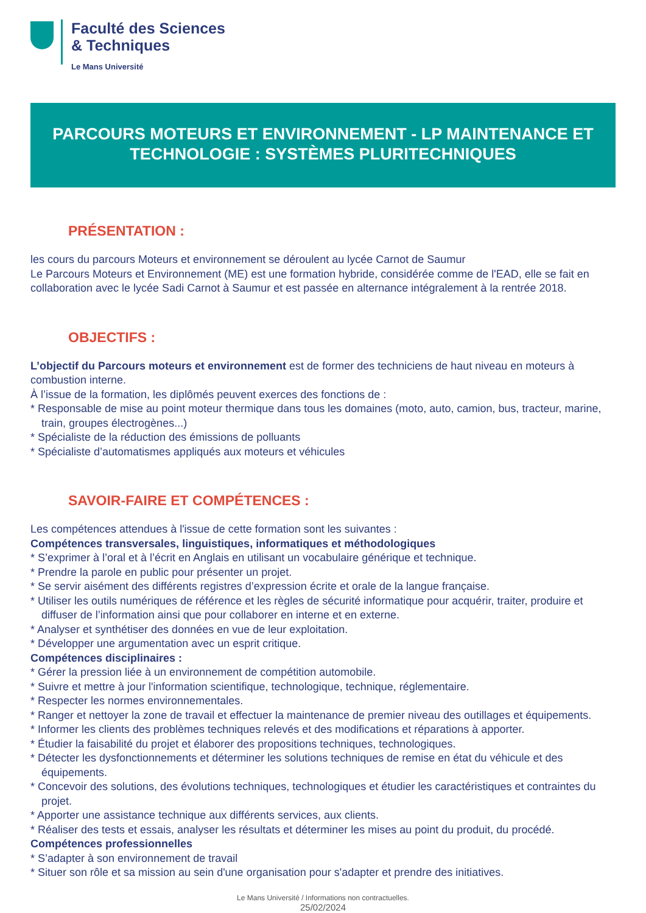Faculté des Sciences
& Techniques
Le Mans Université
PARCOURS MOTEURS ET ENVIRONNEMENT - LP MAINTENANCE ET TECHNOLOGIE : SYSTÈMES PLURITECHNIQUES
PRÉSENTATION :
les cours du parcours Moteurs et environnement se déroulent au lycée Carnot de Saumur
Le Parcours Moteurs et Environnement (ME) est une formation hybride, considérée comme de l'EAD, elle se fait en collaboration avec le lycée Sadi Carnot à Saumur et est passée en alternance intégralement à la rentrée 2018.
OBJECTIFS :
L’objectif du Parcours moteurs et environnement est de former des techniciens de haut niveau en moteurs à combustion interne.
À l’issue de la formation, les diplômés peuvent exerces des fonctions de :
* Responsable de mise au point moteur thermique dans tous les domaines (moto, auto, camion, bus, tracteur, marine, train, groupes électrogènes...)
* Spécialiste de la réduction des émissions de polluants
* Spécialiste d’automatismes appliqués aux moteurs et véhicules
SAVOIR-FAIRE ET COMPÉTENCES :
Les compétences attendues à l'issue de cette formation sont les suivantes :
Compétences transversales, linguistiques, informatiques et méthodologiques
* S’exprimer à l’oral et à l’écrit en Anglais en utilisant un vocabulaire générique et technique.
* Prendre la parole en public pour présenter un projet.
* Se servir aisément des différents registres d’expression écrite et orale de la langue française.
* Utiliser les outils numériques de référence et les règles de sécurité informatique pour acquérir, traiter, produire et diffuser de l’information ainsi que pour collaborer en interne et en externe.
* Analyser et synthétiser des données en vue de leur exploitation.
* Développer une argumentation avec un esprit critique.
Compétences disciplinaires :
* Gérer la pression liée à un environnement de compétition automobile.
* Suivre et mettre à jour l'information scientifique, technologique, technique, réglementaire.
* Respecter les normes environnementales.
* Ranger et nettoyer la zone de travail et effectuer la maintenance de premier niveau des outillages et équipements.
* Informer les clients des problèmes techniques relevés et des modifications et réparations à apporter.
* Étudier la faisabilité du projet et élaborer des propositions techniques, technologiques.
* Détecter les dysfonctionnements et déterminer les solutions techniques de remise en état du véhicule et des équipements.
* Concevoir des solutions, des évolutions techniques, technologiques et étudier les caractéristiques et contraintes du projet.
* Apporter une assistance technique aux différents services, aux clients.
* Réaliser des tests et essais, analyser les résultats et déterminer les mises au point du produit, du procédé.
Compétences professionnelles
* S’adapter à son environnement de travail
* Situer son rôle et sa mission au sein d'une organisation pour s'adapter et prendre des initiatives.
Le Mans Université / Informations non contractuelles.
25/02/2024